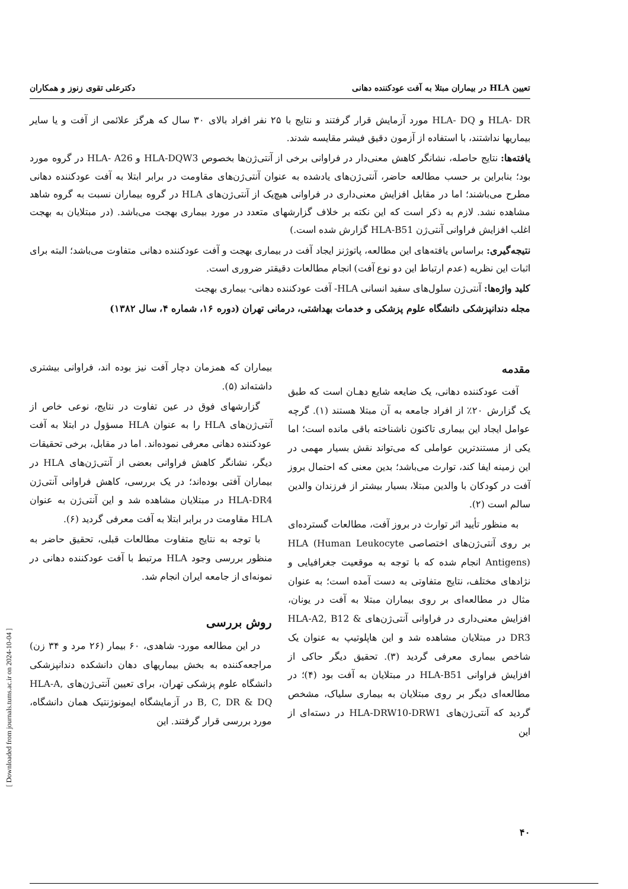[ Downloaded from journals.tums.ac.ir on 2024-10-04 ]
تعیین HLA در بیماران مبتلا به آفت عودکننده دهانی دکترعلی تقوی زنوز و همکاران
HLA- DR و HLA- DQ مورد آزمایش قرار گرفتند و نتایج با ۲۵ نفر افراد بالای ۳۰ سال که هرگز علائمی از آفت و یا سایر بیماریها نداشتند، با استفاده از آزمون دقیق فیشر مقایسه شدند.
یافته‌ها: نتایج حاصله، نشانگر کاهش معنی‌دار در فراوانی برخی از آنتی‌ژن‌ها بخصوص HLA-DQW3 و HLA- A26 در گروه مورد بود؛ بنابراین بر حسب مطالعه حاضر، آنتی‌ژن‌های یادشده به عنوان آنتی‌ژن‌های مقاومت در برابر ابتلا به آفت عودکننده دهانی مطرح می‌باشند؛ اما در مقابل افزایش معنی‌داری در فراوانی هیچ‌یک از آنتی‌ژن‌های HLA در گروه بیماران نسبت به گروه شاهد مشاهده نشد. لازم به ذکر است که این نکته بر خلاف گزارشهای متعدد در مورد بیماری بهجت می‌باشد. (در مبتلایان به بهجت اغلب افزایش فراوانی آنتی‌ژن HLA-B51 گزارش شده است.)
نتیجه‌گیری: براساس یافته‌های این مطالعه، پاتوژنز ایجاد آفت در بیماری بهجت و آفت عودکننده دهانی متفاوت می‌باشد؛ البته برای اثبات این نظریه (عدم ارتباط این دو نوع آفت) انجام مطالعات دقیقتر ضروری است.
کلید واژه‌ها: آنتی‌ژن سلول‌های سفید انسانی HLA- آفت عودکننده دهانی- بیماری بهجت
مجله دندانپزشکی دانشگاه علوم پزشکی و خدمات بهداشتی، درمانی تهران (دوره ۱۶، شماره ۴، سال ۱۳۸۲)
مقدمه
آفت عودکننده دهانی، یک ضایعه شایع دهـان است که طبق یک گزارش ۲۰٪ از افراد جامعه به آن مبتلا هستند (۱). گرچه عوامل ایجاد این بیماری تاکنون ناشناخته باقی مانده است؛ اما یکی از مستندترین عواملی که می‌تواند نقش بسیار مهمی در این زمینه ایفا کند، توارث می‌باشد؛ بدین معنی که احتمال بروز آفت در کودکان با والدین مبتلا، بسیار بیشتر از فرزندان والدین سالم است (۲).
به منظور تأیید اثر توارث در بروز آفت، مطالعات گسترده‌ای بر روی آنتی‌ژن‌های اختصاصی HLA (Human Leukocyte Antigens) انجام شده که با توجه به موقعیت جغرافیایی و نژادهای مختلف، نتایج متفاوتی به دست آمده است؛ به عنوان مثال در مطالعه‌ای بر روی بیماران مبتلا به آفت در یونان، افزایش معنی‌داری در فراوانی آنتی‌ژن‌های HLA-A2, B12 & DR3 در مبتلایان مشاهده شد و این هاپلوتیپ به عنوان یک شاخص بیماری معرفی گردید (۳). تحقیق دیگر حاکی از افزایش فراوانی HLA-B51 در مبتلایان به آفت بود (۴)؛ در مطالعه‌ای دیگر بر روی مبتلایان به بیماری سلیاک، مشخص گردید که آنتی‌ژن‌های HLA-DRW10-DRW1 در دسته‌ای از این
بیماران که همزمان دچار آفت نیز بوده اند، فراوانی بیشتری داشته‌اند (۵).
گزارشهای فوق در عین تفاوت در نتایج، نوعی خاص از آنتی‌ژن‌های HLA را به عنوان HLA مسؤول در ابتلا به آفت عودکننده دهانی معرفی نموده‌اند. اما در مقابل، برخی تحقیقات دیگر، نشانگر کاهش فراوانی بعضی از آنتی‌ژن‌های HLA در بیماران آفتی بوده‌اند؛ در یک بررسی، کاهش فراوانی آنتی‌ژن HLA-DR4 در مبتلایان مشاهده شد و این آنتی‌ژن به عنوان HLA مقاومت در برابر ابتلا به آفت معرفی گردید (۶).
با توجه به نتایج متفاوت مطالعات قبلی، تحقیق حاضر به منظور بررسی وجود HLA مرتبط با آفت عودکننده دهانی در نمونه‌ای از جامعه ایران انجام شد.
روش بررسی
در این مطالعه مورد- شاهدی، ۶۰ بیمار (۲۶ مرد و ۳۴ زن) مراجعه‌کننده به بخش بیماریهای دهان دانشکده دندانپزشکی دانشگاه علوم پزشکی تهران، برای تعیین آنتی‌ژن‌های HLA-A, B, C, DR & DQ در آزمایشگاه ایمونوژنتیک همان دانشگاه، مورد بررسی قرار گرفتند. این
۴۰